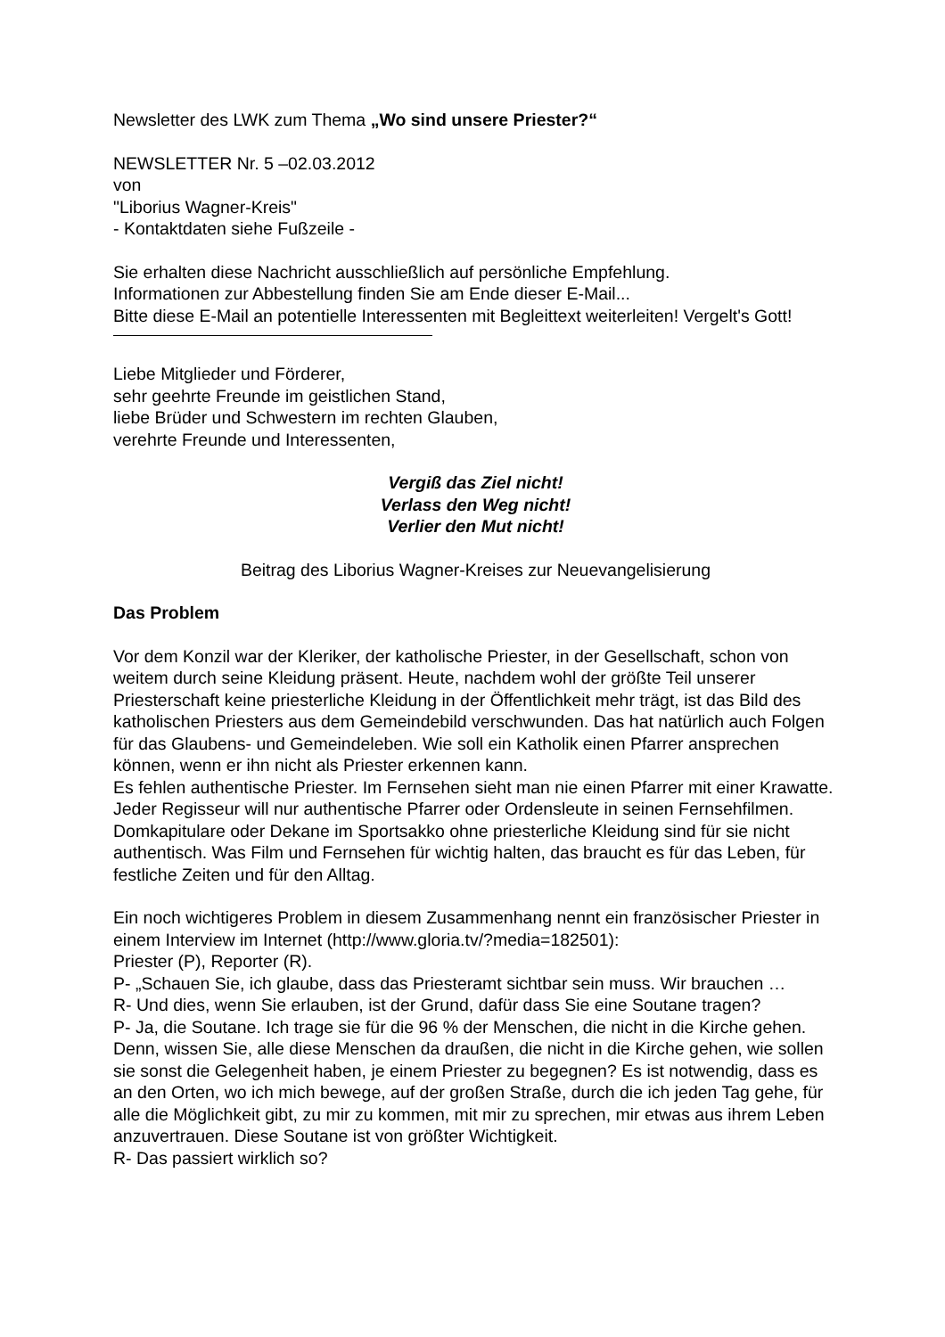Newsletter des LWK zum Thema „Wo sind unsere Priester?“
NEWSLETTER Nr. 5 –02.03.2012
von
"Liborius Wagner-Kreis"
- Kontaktdaten siehe Fußzeile -
Sie erhalten diese Nachricht ausschließlich auf persönliche Empfehlung.
Informationen zur Abbestellung finden Sie am Ende dieser E-Mail...
Bitte diese E-Mail an potentielle Interessenten mit Begleittext weiterleiten! Vergelt's Gott!
Liebe Mitglieder und Förderer,
sehr geehrte Freunde im geistlichen Stand,
liebe Brüder und Schwestern im rechten Glauben,
verehrte Freunde und Interessenten,
Vergiß das Ziel nicht!
Verlass den Weg nicht!
Verlier den Mut nicht!
Beitrag des Liborius Wagner-Kreises zur Neuevangelisierung
Das Problem
Vor dem Konzil war der Kleriker, der katholische Priester, in der Gesellschaft, schon von weitem durch seine Kleidung präsent. Heute, nachdem wohl der größte Teil unserer Priesterschaft keine priesterliche Kleidung in der Öffentlichkeit mehr trägt, ist das Bild des katholischen Priesters aus dem Gemeindebild verschwunden. Das hat natürlich auch Folgen für das Glaubens- und Gemeindeleben. Wie soll ein Katholik einen Pfarrer ansprechen können, wenn er ihn nicht als Priester erkennen kann.
Es fehlen authentische Priester. Im Fernsehen sieht man nie einen Pfarrer mit einer Krawatte. Jeder Regisseur will nur authentische Pfarrer oder Ordensleute in seinen Fernsehfilmen. Domkapitulare oder Dekane im Sportsakko ohne priesterliche Kleidung sind für sie nicht authentisch. Was Film und Fernsehen für wichtig halten, das braucht es für das Leben, für festliche Zeiten und für den Alltag.
Ein noch wichtigeres Problem in diesem Zusammenhang nennt ein französischer Priester in einem Interview im Internet (http://www.gloria.tv/?media=182501):
Priester (P), Reporter (R).
P- „Schauen Sie, ich glaube, dass das Priesteramt sichtbar sein muss. Wir brauchen …
R- Und dies, wenn Sie erlauben, ist der Grund, dafür dass Sie eine Soutane tragen?
P- Ja, die Soutane. Ich trage sie für die 96 % der Menschen, die nicht in die Kirche gehen. Denn, wissen Sie, alle diese Menschen da draußen, die nicht in die Kirche gehen, wie sollen sie sonst die Gelegenheit haben, je einem Priester zu begegnen? Es ist notwendig, dass es an den Orten, wo ich mich bewege, auf der großen Straße, durch die ich jeden Tag gehe, für alle die Möglichkeit gibt, zu mir zu kommen, mit mir zu sprechen, mir etwas aus ihrem Leben anzuvertrauen. Diese Soutane ist von größter Wichtigkeit.
R- Das passiert wirklich so?